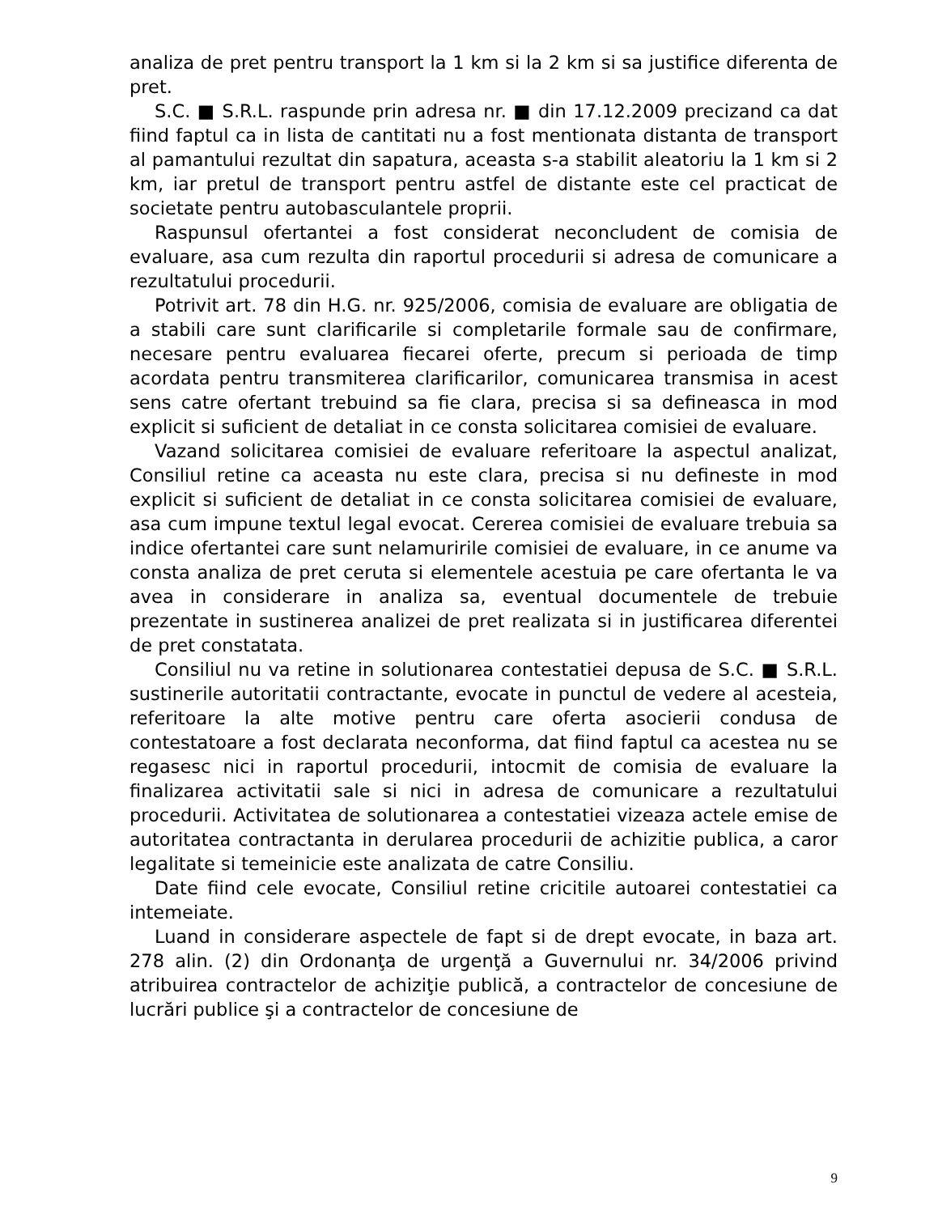analiza de pret pentru transport la 1 km si la 2 km si sa justifice diferenta de pret.
S.C. ■ S.R.L. raspunde prin adresa nr. ■ din 17.12.2009 precizand ca dat fiind faptul ca in lista de cantitati nu a fost mentionata distanta de transport al pamantului rezultat din sapatura, aceasta s-a stabilit aleatoriu la 1 km si 2 km, iar pretul de transport pentru astfel de distante este cel practicat de societate pentru autobasculantele proprii.
Raspunsul ofertantei a fost considerat neconcludent de comisia de evaluare, asa cum rezulta din raportul procedurii si adresa de comunicare a rezultatului procedurii.
Potrivit art. 78 din H.G. nr. 925/2006, comisia de evaluare are obligatia de a stabili care sunt clarificarile si completarile formale sau de confirmare, necesare pentru evaluarea fiecarei oferte, precum si perioada de timp acordata pentru transmiterea clarificarilor, comunicarea transmisa in acest sens catre ofertant trebuind sa fie clara, precisa si sa defineasca in mod explicit si suficient de detaliat in ce consta solicitarea comisiei de evaluare.
Vazand solicitarea comisiei de evaluare referitoare la aspectul analizat, Consiliul retine ca aceasta nu este clara, precisa si nu defineste in mod explicit si suficient de detaliat in ce consta solicitarea comisiei de evaluare, asa cum impune textul legal evocat. Cererea comisiei de evaluare trebuia sa indice ofertantei care sunt nelamuririle comisiei de evaluare, in ce anume va consta analiza de pret ceruta si elementele acestuia pe care ofertanta le va avea in considerare in analiza sa, eventual documentele de trebuie prezentate in sustinerea analizei de pret realizata si in justificarea diferentei de pret constatata.
Consiliul nu va retine in solutionarea contestatiei depusa de S.C. ■ S.R.L. sustinerile autoritatii contractante, evocate in punctul de vedere al acesteia, referitoare la alte motive pentru care oferta asocierii condusa de contestatoare a fost declarata neconforma, dat fiind faptul ca acestea nu se regasesc nici in raportul procedurii, intocmit de comisia de evaluare la finalizarea activitatii sale si nici in adresa de comunicare a rezultatului procedurii. Activitatea de solutionarea a contestatiei vizeaza actele emise de autoritatea contractanta in derularea procedurii de achizitie publica, a caror legalitate si temeinicie este analizata de catre Consiliu.
Date fiind cele evocate, Consiliul retine cricitile autoarei contestatiei ca intemeiate.
Luand in considerare aspectele de fapt si de drept evocate, in baza art. 278 alin. (2) din Ordonanţa de urgenţă a Guvernului nr. 34/2006 privind atribuirea contractelor de achiziţie publică, a contractelor de concesiune de lucrări publice şi a contractelor de concesiune de
9